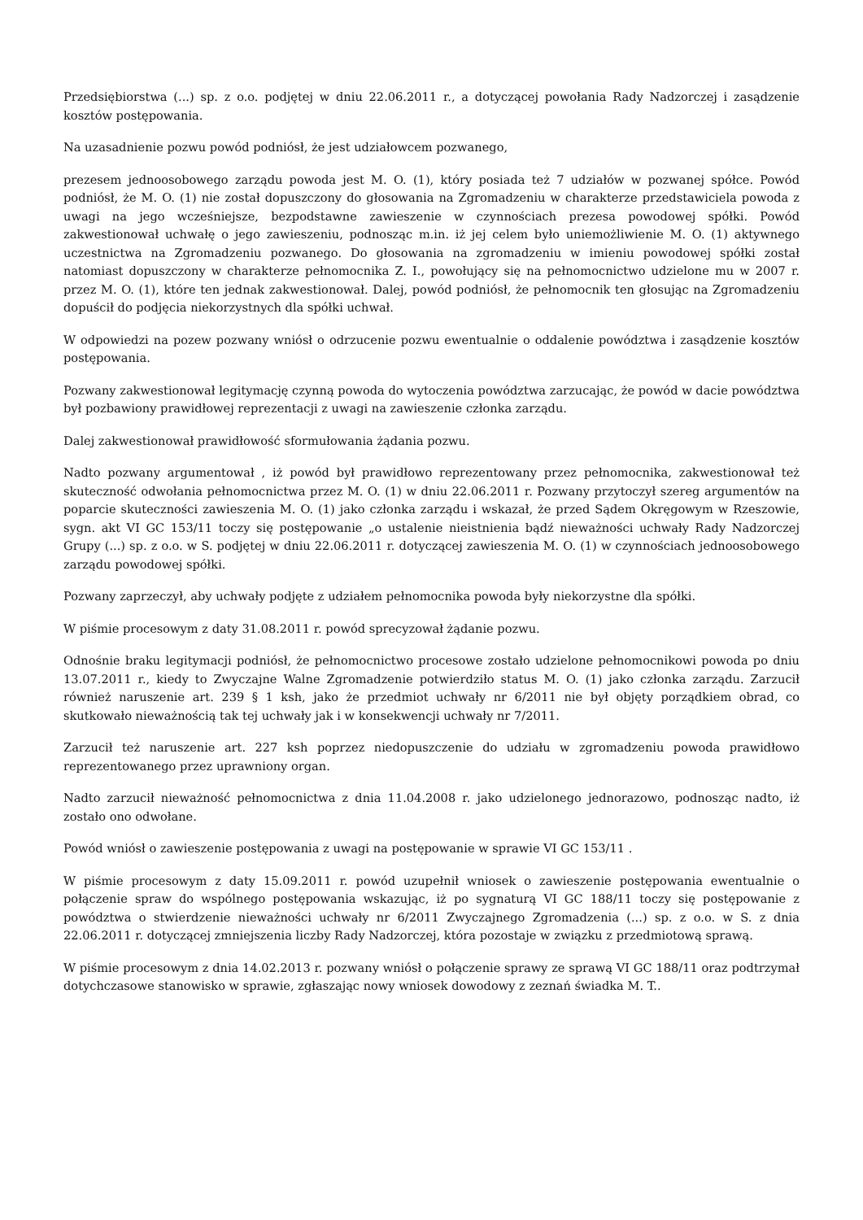Przedsiębiorstwa (...) sp. z o.o. podjętej w dniu 22.06.2011 r., a dotyczącej powołania Rady Nadzorczej i zasądzenie kosztów postępowania.
Na uzasadnienie pozwu powód podniósł, że jest udziałowcem pozwanego,
prezesem jednoosobowego zarządu powoda jest M. O. (1), który posiada też 7 udziałów w pozwanej spółce. Powód podniósł, że M. O. (1) nie został dopuszczony do głosowania na Zgromadzeniu w charakterze przedstawiciela powoda z uwagi na jego wcześniejsze, bezpodstawne zawieszenie w czynnościach prezesa powodowej spółki. Powód zakwestionował uchwałę o jego zawieszeniu, podnosząc m.in. iż jej celem było uniemożliwienie M. O. (1) aktywnego uczestnictwa na Zgromadzeniu pozwanego. Do głosowania na zgromadzeniu w imieniu powodowej spółki został natomiast dopuszczony w charakterze pełnomocnika Z. I., powołujący się na pełnomocnictwo udzielone mu w 2007 r. przez M. O. (1), które ten jednak zakwestionował. Dalej, powód podniósł, że pełnomocnik ten głosując na Zgromadzeniu dopuścił do podjęcia niekorzystnych dla spółki uchwał.
W odpowiedzi na pozew pozwany wniósł o odrzucenie pozwu ewentualnie o oddalenie powództwa i zasądzenie kosztów postępowania.
Pozwany zakwestionował legitymację czynną powoda do wytoczenia powództwa zarzucając, że powód w dacie powództwa był pozbawiony prawidłowej reprezentacji z uwagi na zawieszenie członka zarządu.
Dalej zakwestionował prawidłowość sformułowania żądania pozwu.
Nadto pozwany argumentował , iż powód był prawidłowo reprezentowany przez pełnomocnika, zakwestionował też skuteczność odwołania pełnomocnictwa przez M. O. (1) w dniu 22.06.2011 r. Pozwany przytoczył szereg argumentów na poparcie skuteczności zawieszenia M. O. (1) jako członka zarządu i wskazał, że przed Sądem Okręgowym w Rzeszowie, sygn. akt VI GC 153/11 toczy się postępowanie „o ustalenie nieistnienia bądź nieważności uchwały Rady Nadzorczej Grupy (...) sp. z o.o. w S. podjętej w dniu 22.06.2011 r. dotyczącej zawieszenia M. O. (1) w czynnościach jednoosobowego zarządu powodowej spółki.
Pozwany zaprzeczył, aby uchwały podjęte z udziałem pełnomocnika powoda były niekorzystne dla spółki.
W piśmie procesowym z daty 31.08.2011 r. powód sprecyzował żądanie pozwu.
Odnośnie braku legitymacji podniósł, że pełnomocnictwo procesowe zostało udzielone pełnomocnikowi powoda po dniu 13.07.2011 r., kiedy to Zwyczajne Walne Zgromadzenie potwierdziło status M. O. (1) jako członka zarządu. Zarzucił również naruszenie art. 239 § 1 ksh, jako że przedmiot uchwały nr 6/2011 nie był objęty porządkiem obrad, co skutkowało nieważnością tak tej uchwały jak i w konsekwencji uchwały nr 7/2011.
Zarzucił też naruszenie art. 227 ksh poprzez niedopuszczenie do udziału w zgromadzeniu powoda prawidłowo reprezentowanego przez uprawniony organ.
Nadto zarzucił nieważność pełnomocnictwa z dnia 11.04.2008 r. jako udzielonego jednorazowo, podnosząc nadto, iż zostało ono odwołane.
Powód wniósł o zawieszenie postępowania z uwagi na postępowanie w sprawie VI GC 153/11 .
W piśmie procesowym z daty 15.09.2011 r. powód uzupełnił wniosek o zawieszenie postępowania ewentualnie o połączenie spraw do wspólnego postępowania wskazując, iż po sygnaturą VI GC 188/11 toczy się postępowanie z powództwa o stwierdzenie nieważności uchwały nr 6/2011 Zwyczajnego Zgromadzenia (...) sp. z o.o. w S. z dnia 22.06.2011 r. dotyczącej zmniejszenia liczby Rady Nadzorczej, która pozostaje w związku z przedmiotową sprawą.
W piśmie procesowym z dnia 14.02.2013 r. pozwany wniósł o połączenie sprawy ze sprawą VI GC 188/11 oraz podtrzymał dotychczasowe stanowisko w sprawie, zgłaszając nowy wniosek dowodowy z zeznań świadka M. T..